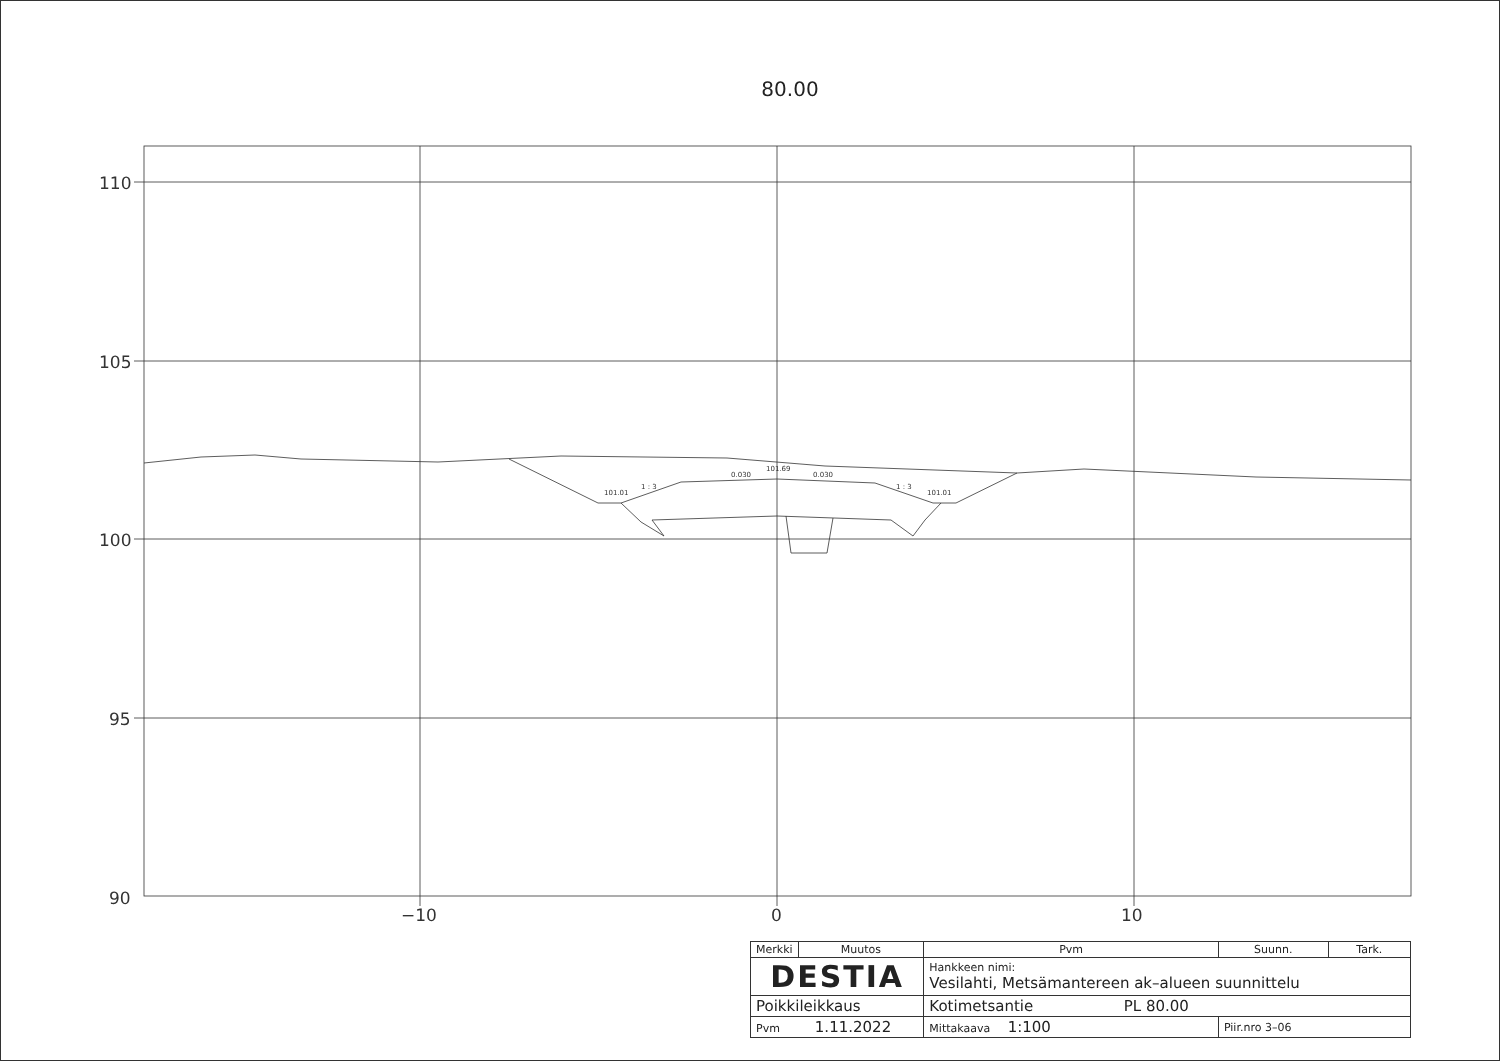80.00
110
105
100
95
90
−10
0
10
101.69
0.030
0.030
101.01
101.01
1 : 3
1 : 3
| Merkki | Muutos | | Pvm | Suunn. | Tark. |
| DESTIA | | Hankkeen nimi: Vesilahti, Metsämantereen ak–alueen suunnittelu | | | |
| Poikkileikkaus | | Kotimetsantie PL 80.00 | | | |
| Pvm 1.11.2022 | | Mittakaava 1:100 | | Piir.nro 3–06 | |